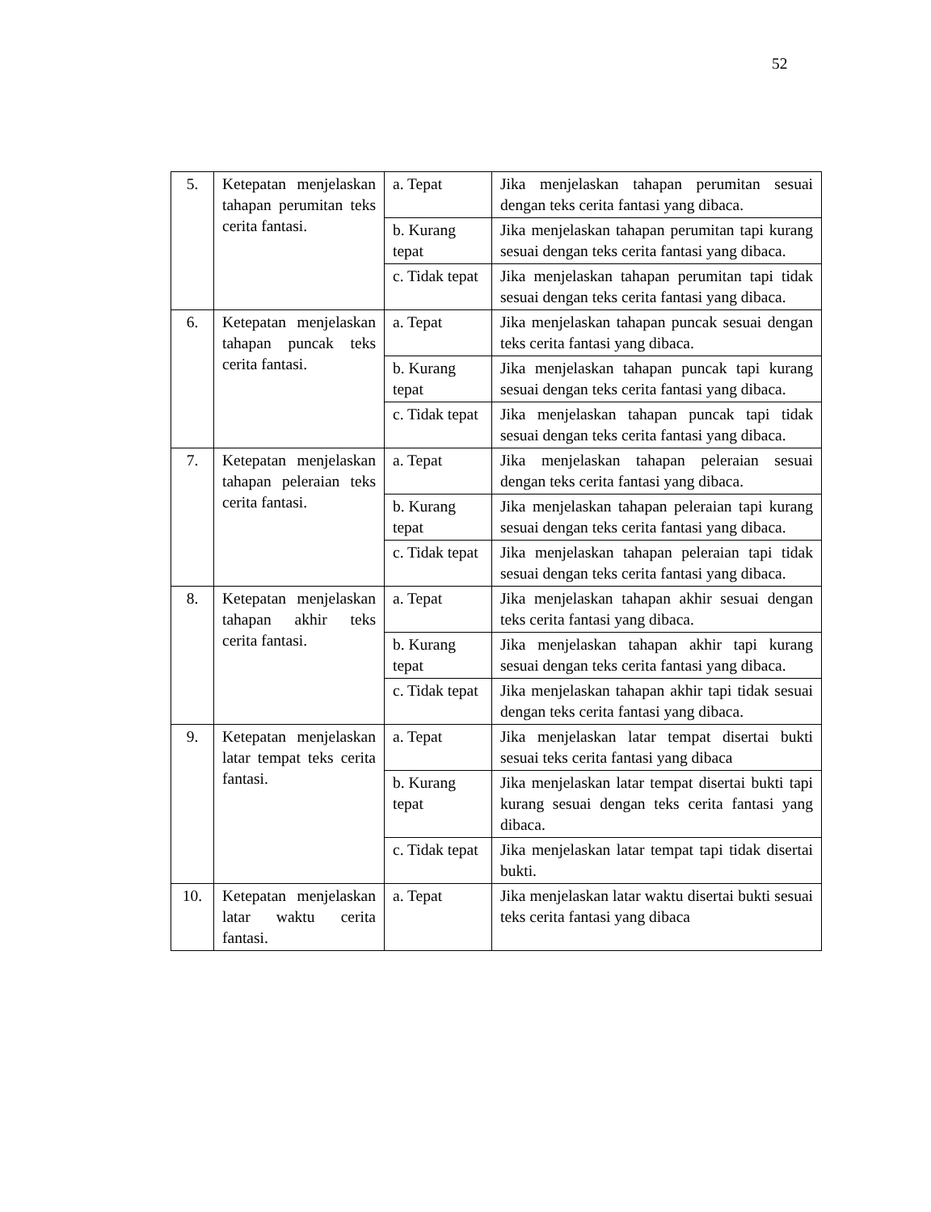52
| 5. | Ketepatan menjelaskan tahapan perumitan teks cerita fantasi. | a. Tepat | Jika menjelaskan tahapan perumitan sesuai dengan teks cerita fantasi yang dibaca. |
| | | b. Kurang tepat | Jika menjelaskan tahapan perumitan tapi kurang sesuai dengan teks cerita fantasi yang dibaca. |
| | | c. Tidak tepat | Jika menjelaskan tahapan perumitan tapi tidak sesuai dengan teks cerita fantasi yang dibaca. |
| 6. | Ketepatan menjelaskan tahapan puncak teks cerita fantasi. | a. Tepat | Jika menjelaskan tahapan puncak sesuai dengan teks cerita fantasi yang dibaca. |
| | | b. Kurang tepat | Jika menjelaskan tahapan puncak tapi kurang sesuai dengan teks cerita fantasi yang dibaca. |
| | | c. Tidak tepat | Jika menjelaskan tahapan puncak tapi tidak sesuai dengan teks cerita fantasi yang dibaca. |
| 7. | Ketepatan menjelaskan tahapan peleraian teks cerita fantasi. | a. Tepat | Jika menjelaskan tahapan peleraian sesuai dengan teks cerita fantasi yang dibaca. |
| | | b. Kurang tepat | Jika menjelaskan tahapan peleraian tapi kurang sesuai dengan teks cerita fantasi yang dibaca. |
| | | c. Tidak tepat | Jika menjelaskan tahapan peleraian tapi tidak sesuai dengan teks cerita fantasi yang dibaca. |
| 8. | Ketepatan menjelaskan tahapan akhir teks cerita fantasi. | a. Tepat | Jika menjelaskan tahapan akhir sesuai dengan teks cerita fantasi yang dibaca. |
| | | b. Kurang tepat | Jika menjelaskan tahapan akhir tapi kurang sesuai dengan teks cerita fantasi yang dibaca. |
| | | c. Tidak tepat | Jika menjelaskan tahapan akhir tapi tidak sesuai dengan teks cerita fantasi yang dibaca. |
| 9. | Ketepatan menjelaskan latar tempat teks cerita fantasi. | a. Tepat | Jika menjelaskan latar tempat disertai bukti sesuai teks cerita fantasi yang dibaca |
| | | b. Kurang tepat | Jika menjelaskan latar tempat disertai bukti tapi kurang sesuai dengan teks cerita fantasi yang dibaca. |
| | | c. Tidak tepat | Jika menjelaskan latar tempat tapi tidak disertai bukti. |
| 10. | Ketepatan menjelaskan latar waktu cerita fantasi. | a. Tepat | Jika menjelaskan latar waktu disertai bukti sesuai teks cerita fantasi yang dibaca |